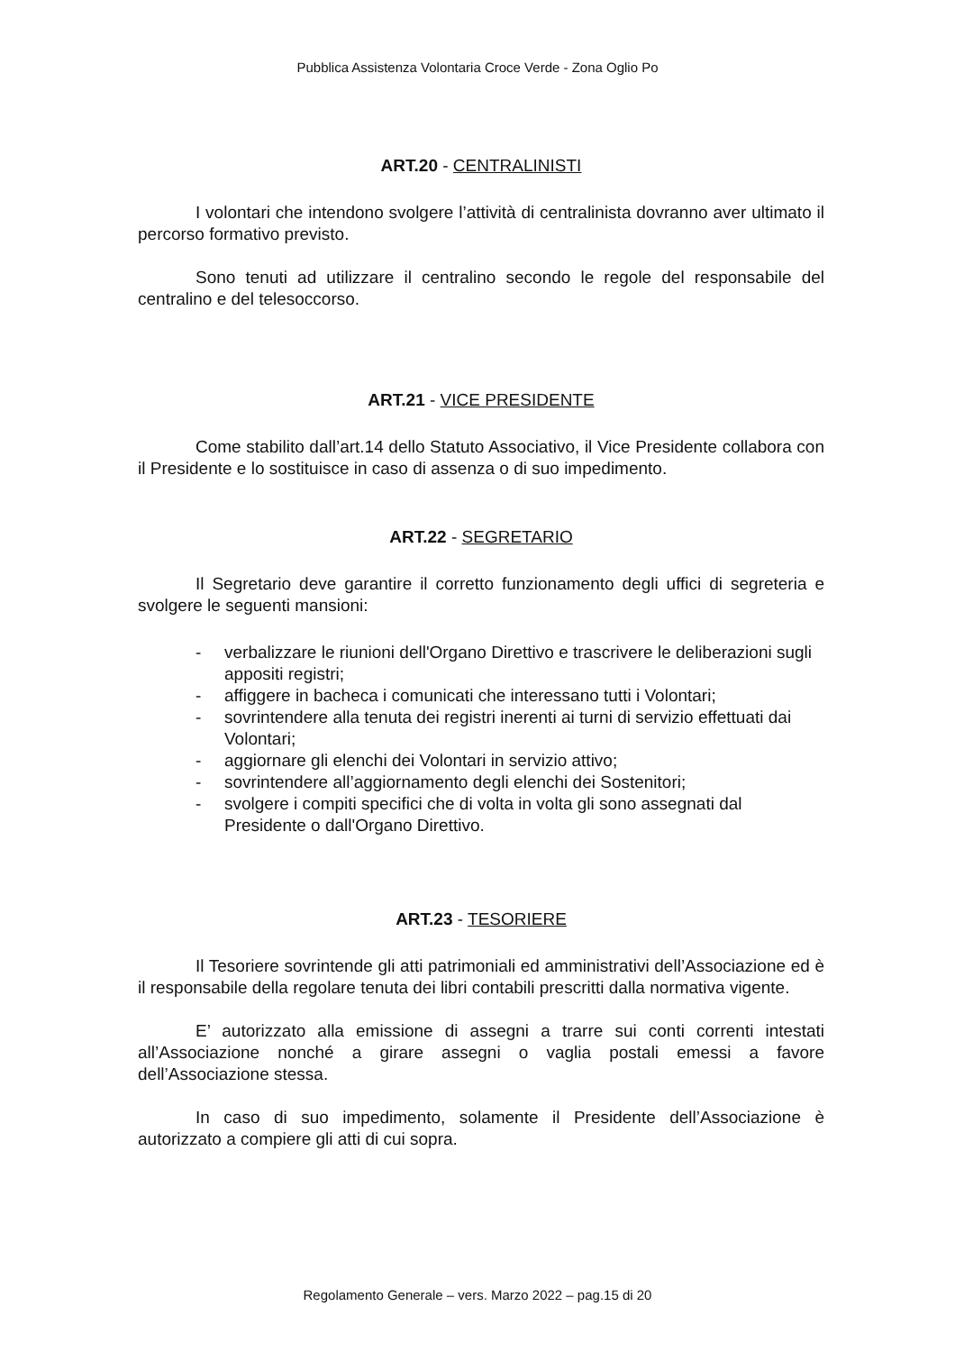Pubblica Assistenza Volontaria Croce Verde - Zona Oglio Po
ART.20 - CENTRALINISTI
I volontari che intendono svolgere l’attività di centralinista dovranno aver ultimato il percorso formativo previsto.
Sono tenuti ad utilizzare il centralino secondo le regole del responsabile del centralino e del telesoccorso.
ART.21 - VICE PRESIDENTE
Come stabilito dall’art.14 dello Statuto Associativo, il Vice Presidente collabora con il Presidente e lo sostituisce in caso di assenza o di suo impedimento.
ART.22 - SEGRETARIO
Il Segretario deve garantire il corretto funzionamento degli uffici di segreteria e svolgere le seguenti mansioni:
- verbalizzare le riunioni dell'Organo Direttivo e trascrivere le deliberazioni sugli appositi registri;
- affiggere in bacheca i comunicati che interessano tutti i Volontari;
- sovrintendere alla tenuta dei registri inerenti ai turni di servizio effettuati dai Volontari;
- aggiornare gli elenchi dei Volontari in servizio attivo;
- sovrintendere all’aggiornamento degli elenchi dei Sostenitori;
- svolgere i compiti specifici che di volta in volta gli sono assegnati dal Presidente o dall'Organo Direttivo.
ART.23 - TESORIERE
Il Tesoriere sovrintende gli atti patrimoniali ed amministrativi dell’Associazione ed è il responsabile della regolare tenuta dei libri contabili prescritti dalla normativa vigente.
E’ autorizzato alla emissione di assegni a trarre sui conti correnti intestati all’Associazione nonché a girare assegni o vaglia postali emessi a favore dell’Associazione stessa.
In caso di suo impedimento, solamente il Presidente dell’Associazione è autorizzato a compiere gli atti di cui sopra.
Regolamento Generale – vers. Marzo 2022 – pag.15 di 20